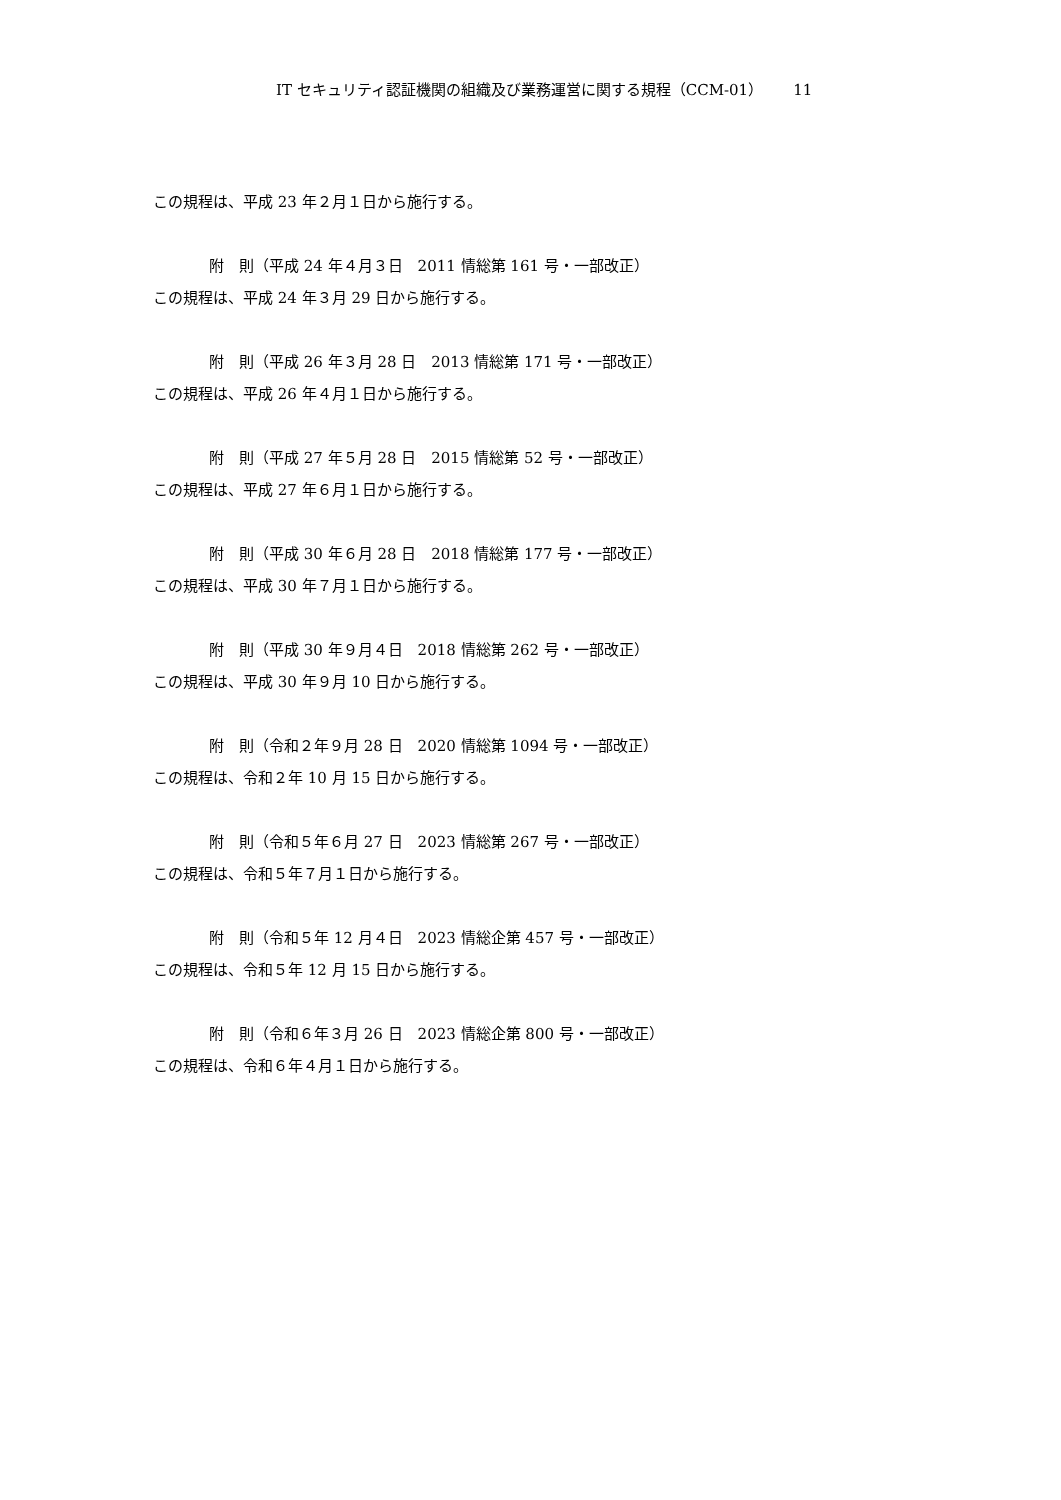IT セキュリティ認証機関の組織及び業務運営に関する規程（CCM-01） 11
この規程は、平成 23 年２月１日から施行する。
附　則（平成 24 年４月３日　2011 情総第 161 号・一部改正）
この規程は、平成 24 年３月 29 日から施行する。
附　則（平成 26 年３月 28 日　2013 情総第 171 号・一部改正）
この規程は、平成 26 年４月１日から施行する。
附　則（平成 27 年５月 28 日　2015 情総第 52 号・一部改正）
この規程は、平成 27 年６月１日から施行する。
附　則（平成 30 年６月 28 日　2018 情総第 177 号・一部改正）
この規程は、平成 30 年７月１日から施行する。
附　則（平成 30 年９月４日　2018 情総第 262 号・一部改正）
この規程は、平成 30 年９月 10 日から施行する。
附　則（令和２年９月 28 日　2020 情総第 1094 号・一部改正）
この規程は、令和２年 10 月 15 日から施行する。
附　則（令和５年６月 27 日　2023 情総第 267 号・一部改正）
この規程は、令和５年７月１日から施行する。
附　則（令和５年 12 月４日　2023 情総企第 457 号・一部改正）
この規程は、令和５年 12 月 15 日から施行する。
附　則（令和６年３月 26 日　2023 情総企第 800 号・一部改正）
この規程は、令和６年４月１日から施行する。